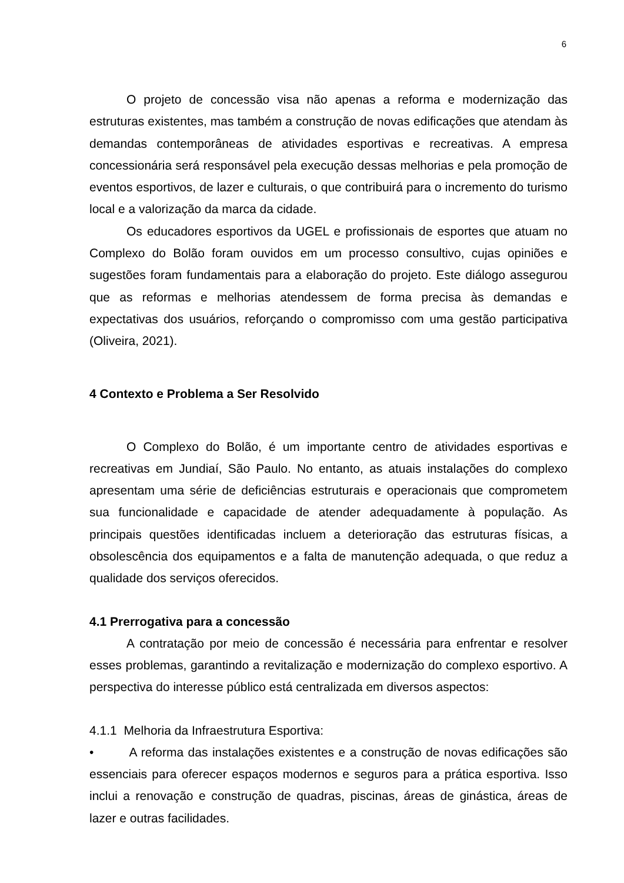6
O projeto de concessão visa não apenas a reforma e modernização das estruturas existentes, mas também a construção de novas edificações que atendam às demandas contemporâneas de atividades esportivas e recreativas. A empresa concessionária será responsável pela execução dessas melhorias e pela promoção de eventos esportivos, de lazer e culturais, o que contribuirá para o incremento do turismo local e a valorização da marca da cidade.
Os educadores esportivos da UGEL e profissionais de esportes que atuam no Complexo do Bolão foram ouvidos em um processo consultivo, cujas opiniões e sugestões foram fundamentais para a elaboração do projeto. Este diálogo assegurou que as reformas e melhorias atendessem de forma precisa às demandas e expectativas dos usuários, reforçando o compromisso com uma gestão participativa (Oliveira, 2021).
4 Contexto e Problema a Ser Resolvido
O Complexo do Bolão, é um importante centro de atividades esportivas e recreativas em Jundiaí, São Paulo. No entanto, as atuais instalações do complexo apresentam uma série de deficiências estruturais e operacionais que comprometem sua funcionalidade e capacidade de atender adequadamente à população. As principais questões identificadas incluem a deterioração das estruturas físicas, a obsolescência dos equipamentos e a falta de manutenção adequada, o que reduz a qualidade dos serviços oferecidos.
4.1 Prerrogativa para a concessão
A contratação por meio de concessão é necessária para enfrentar e resolver esses problemas, garantindo a revitalização e modernização do complexo esportivo. A perspectiva do interesse público está centralizada em diversos aspectos:
4.1.1 Melhoria da Infraestrutura Esportiva:
• A reforma das instalações existentes e a construção de novas edificações são essenciais para oferecer espaços modernos e seguros para a prática esportiva. Isso inclui a renovação e construção de quadras, piscinas, áreas de ginástica, áreas de lazer e outras facilidades.